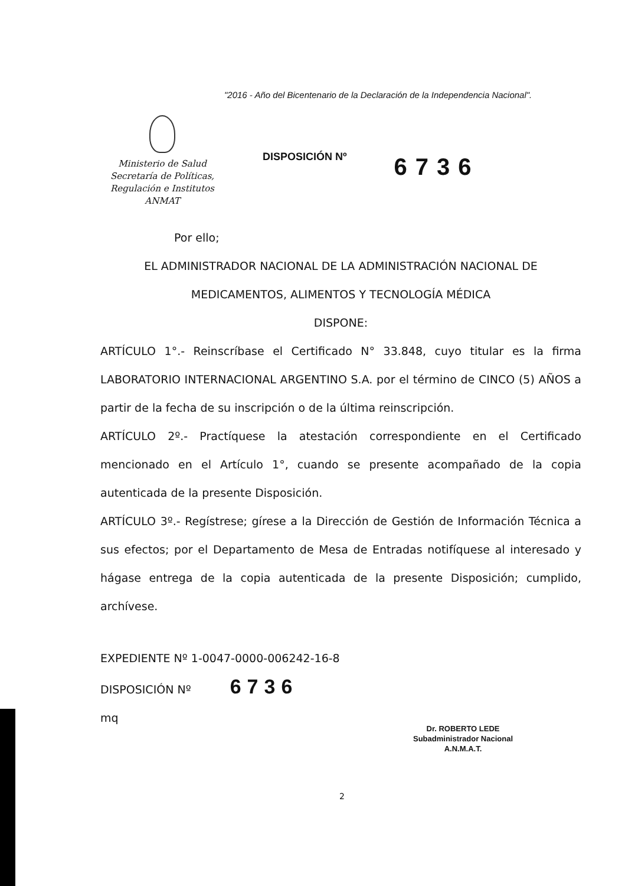"2016 - Año del Bicentenario de la Declaración de la Independencia Nacional".
Ministerio de Salud
Secretaría de Políticas,
Regulación e Institutos
ANMAT
DISPOSICIÓN Nº
6736
Por ello;
EL ADMINISTRADOR NACIONAL DE LA ADMINISTRACIÓN NACIONAL DE
MEDICAMENTOS, ALIMENTOS Y TECNOLOGÍA MÉDICA
DISPONE:
ARTÍCULO 1°.- Reinscríbase el Certificado N° 33.848, cuyo titular es la firma LABORATORIO INTERNACIONAL ARGENTINO S.A. por el término de CINCO (5) AÑOS a partir de la fecha de su inscripción o de la última reinscripción.
ARTÍCULO 2º.- Practíquese la atestación correspondiente en el Certificado mencionado en el Artículo 1°, cuando se presente acompañado de la copia autenticada de la presente Disposición.
ARTÍCULO 3º.- Regístrese; gírese a la Dirección de Gestión de Información Técnica a sus efectos; por el Departamento de Mesa de Entradas notifíquese al interesado y hágase entrega de la copia autenticada de la presente Disposición; cumplido, archívese.
EXPEDIENTE Nº 1-0047-0000-006242-16-8
DISPOSICIÓN Nº 6736
mq
Dr. ROBERTO LEDE
Subadministrador Nacional
A.N.M.A.T.
2